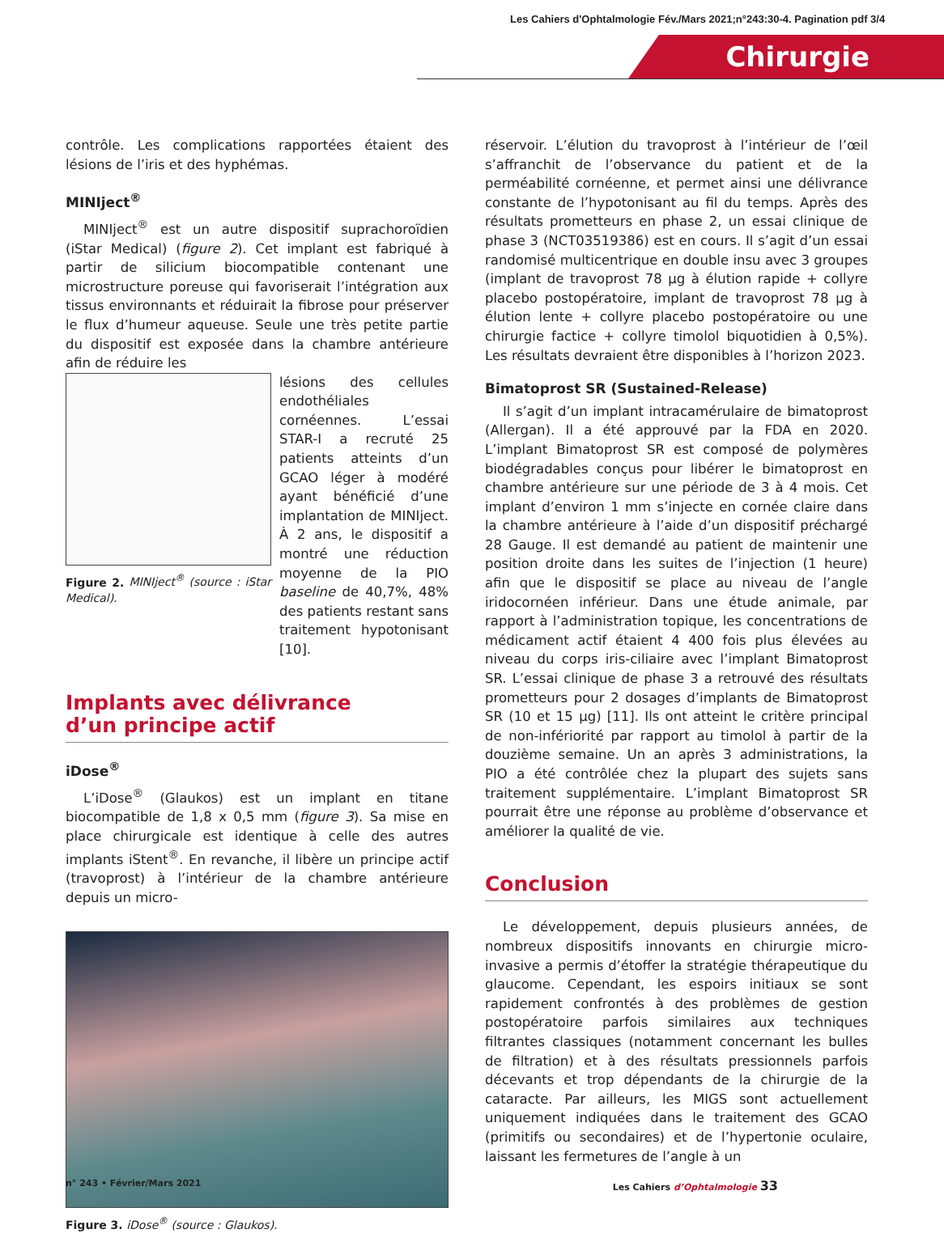Les Cahiers d'Ophtalmologie Fév./Mars 2021;n°243:30-4. Pagination pdf 3/4
Chirurgie
contrôle. Les complications rapportées étaient des lésions de l’iris et des hyphémas.
MINIject<sup>®</sup>
MINIject<sup>®</sup> est un autre dispositif suprachoroïdien (iStar Medical) (figure 2). Cet implant est fabriqué à partir de silicium biocompatible contenant une microstructure poreuse qui favoriserait l’intégration aux tissus environnants et réduirait la fibrose pour préserver le flux d’humeur aqueuse. Seule une très petite partie du dispositif est exposée dans la chambre antérieure afin de réduire les
Figure 2. MINIject<sup>®</sup> (source : iStar Medical).
lésions des cellules endothéliales cornéennes. L’essai STAR-I a recruté 25 patients atteints d’un GCAO léger à modéré ayant bénéficié d’une implantation de MINIject. À 2 ans, le dispositif a montré une réduction moyenne de la PIO baseline de 40,7%, 48% des patients restant sans traitement hypotonisant [10].
Implants avec délivrance
d’un principe actif
iDose<sup>®</sup>
L’iDose<sup>®</sup> (Glaukos) est un implant en titane biocompatible de 1,8 x 0,5 mm (figure 3). Sa mise en place chirurgicale est identique à celle des autres implants iStent<sup>®</sup>. En revanche, il libère un principe actif (travoprost) à l’intérieur de la chambre antérieure depuis un micro-
Figure 3. iDose<sup>®</sup> (source : Glaukos).
réservoir. L’élution du travoprost à l’intérieur de l’œil s’affranchit de l’observance du patient et de la perméabilité cornéenne, et permet ainsi une délivrance constante de l’hypotonisant au fil du temps. Après des résultats prometteurs en phase 2, un essai clinique de phase 3 (NCT03519386) est en cours. Il s’agit d’un essai randomisé multicentrique en double insu avec 3 groupes (implant de travoprost 78 µg à élution rapide + collyre placebo postopératoire, implant de travoprost 78 µg à élution lente + collyre placebo postopératoire ou une chirurgie factice + collyre timolol biquotidien à 0,5%). Les résultats devraient être disponibles à l’horizon 2023.
Bimatoprost SR (Sustained-Release)
Il s’agit d’un implant intracamérulaire de bimatoprost (Allergan). Il a été approuvé par la FDA en 2020. L’implant Bimatoprost SR est composé de polymères biodégradables conçus pour libérer le bimatoprost en chambre antérieure sur une période de 3 à 4 mois. Cet implant d’environ 1 mm s’injecte en cornée claire dans la chambre antérieure à l’aide d’un dispositif préchargé 28 Gauge. Il est demandé au patient de maintenir une position droite dans les suites de l’injection (1 heure) afin que le dispositif se place au niveau de l’angle iridocornéen inférieur. Dans une étude animale, par rapport à l’administration topique, les concentrations de médicament actif étaient 4 400 fois plus élevées au niveau du corps iris-ciliaire avec l’implant Bimatoprost SR. L’essai clinique de phase 3 a retrouvé des résultats prometteurs pour 2 dosages d’implants de Bimatoprost SR (10 et 15 µg) [11]. Ils ont atteint le critère principal de non-infériorité par rapport au timolol à partir de la douzième semaine. Un an après 3 administrations, la PIO a été contrôlée chez la plupart des sujets sans traitement supplémentaire. L’implant Bimatoprost SR pourrait être une réponse au problème d’observance et améliorer la qualité de vie.
Conclusion
Le développement, depuis plusieurs années, de nombreux dispositifs innovants en chirurgie micro-invasive a permis d’étoffer la stratégie thérapeutique du glaucome. Cependant, les espoirs initiaux se sont rapidement confrontés à des problèmes de gestion postopératoire parfois similaires aux techniques filtrantes classiques (notamment concernant les bulles de filtration) et à des résultats pressionnels parfois décevants et trop dépendants de la chirurgie de la cataracte. Par ailleurs, les MIGS sont actuellement uniquement indiquées dans le traitement des GCAO (primitifs ou secondaires) et de l’hypertonie oculaire, laissant les fermetures de l’angle à un
n° 243 • Février/Mars 2021 Les Cahiers d’Ophtalmologie 33